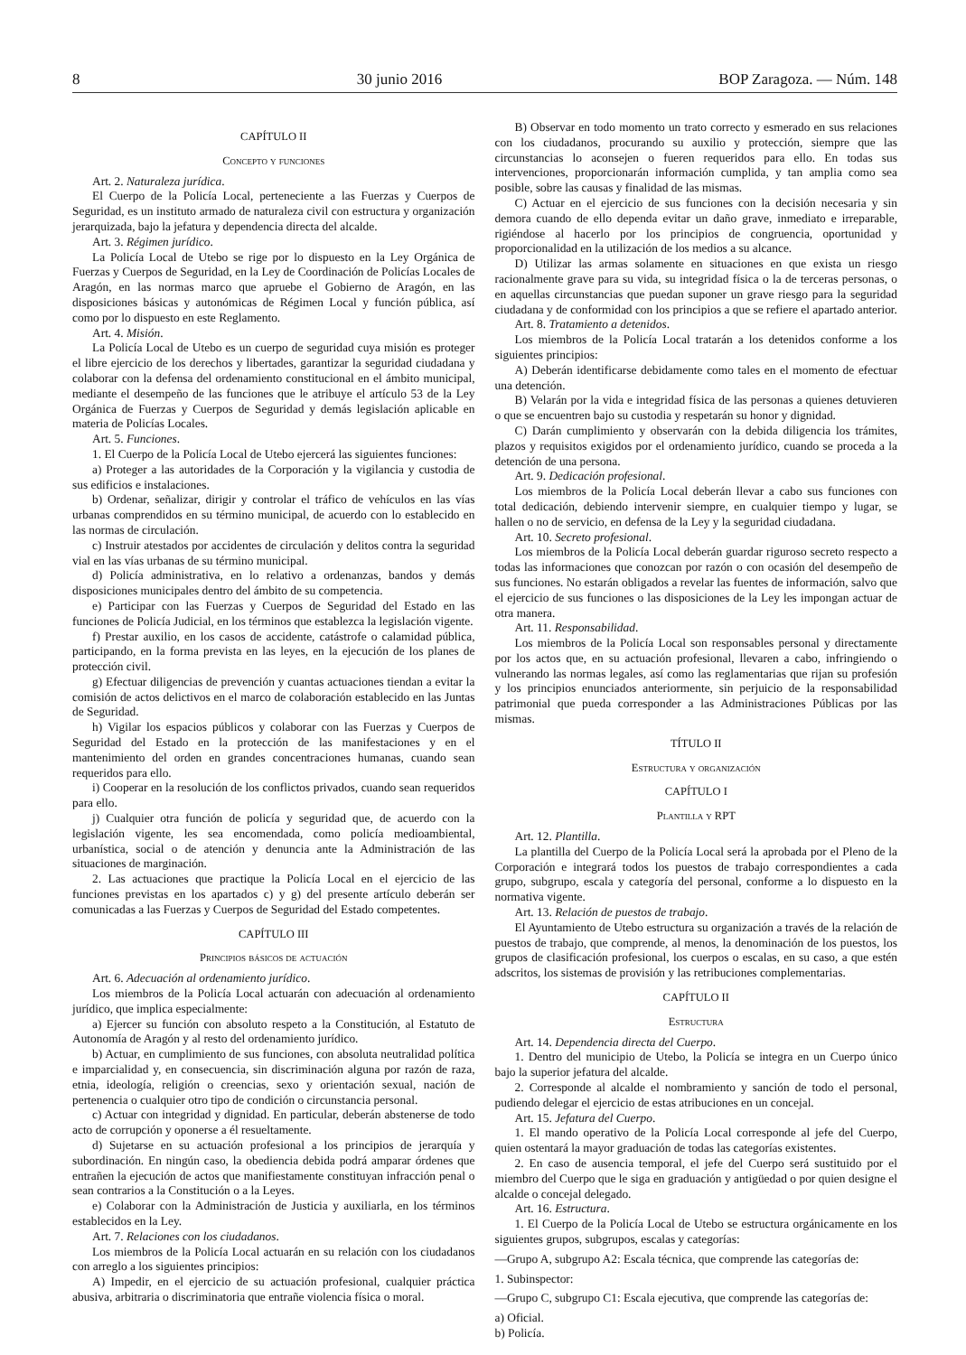8 30 junio 2016 BOP Zaragoza. — Núm. 148
CAPÍTULO II
Concepto y funciones
Art. 2. Naturaleza jurídica.
El Cuerpo de la Policía Local, perteneciente a las Fuerzas y Cuerpos de Seguridad, es un instituto armado de naturaleza civil con estructura y organización jerarquizada, bajo la jefatura y dependencia directa del alcalde.
Art. 3. Régimen jurídico.
La Policía Local de Utebo se rige por lo dispuesto en la Ley Orgánica de Fuerzas y Cuerpos de Seguridad, en la Ley de Coordinación de Policías Locales de Aragón, en las normas marco que apruebe el Gobierno de Aragón, en las disposiciones básicas y autonómicas de Régimen Local y función pública, así como por lo dispuesto en este Reglamento.
Art. 4. Misión.
La Policía Local de Utebo es un cuerpo de seguridad cuya misión es proteger el libre ejercicio de los derechos y libertades, garantizar la seguridad ciudadana y colaborar con la defensa del ordenamiento constitucional en el ámbito municipal, mediante el desempeño de las funciones que le atribuye el artículo 53 de la Ley Orgánica de Fuerzas y Cuerpos de Seguridad y demás legislación aplicable en materia de Policías Locales.
Art. 5. Funciones.
1. El Cuerpo de la Policía Local de Utebo ejercerá las siguientes funciones:
a) Proteger a las autoridades de la Corporación y la vigilancia y custodia de sus edificios e instalaciones.
b) Ordenar, señalizar, dirigir y controlar el tráfico de vehículos en las vías urbanas comprendidos en su término municipal, de acuerdo con lo establecido en las normas de circulación.
c) Instruir atestados por accidentes de circulación y delitos contra la seguridad vial en las vías urbanas de su término municipal.
d) Policía administrativa, en lo relativo a ordenanzas, bandos y demás disposiciones municipales dentro del ámbito de su competencia.
e) Participar con las Fuerzas y Cuerpos de Seguridad del Estado en las funciones de Policía Judicial, en los términos que establezca la legislación vigente.
f) Prestar auxilio, en los casos de accidente, catástrofe o calamidad pública, participando, en la forma prevista en las leyes, en la ejecución de los planes de protección civil.
g) Efectuar diligencias de prevención y cuantas actuaciones tiendan a evitar la comisión de actos delictivos en el marco de colaboración establecido en las Juntas de Seguridad.
h) Vigilar los espacios públicos y colaborar con las Fuerzas y Cuerpos de Seguridad del Estado en la protección de las manifestaciones y en el mantenimiento del orden en grandes concentraciones humanas, cuando sean requeridos para ello.
i) Cooperar en la resolución de los conflictos privados, cuando sean requeridos para ello.
j) Cualquier otra función de policía y seguridad que, de acuerdo con la legislación vigente, les sea encomendada, como policía medioambiental, urbanística, social o de atención y denuncia ante la Administración de las situaciones de marginación.
2. Las actuaciones que practique la Policía Local en el ejercicio de las funciones previstas en los apartados c) y g) del presente artículo deberán ser comunicadas a las Fuerzas y Cuerpos de Seguridad del Estado competentes.
CAPÍTULO III
Principios básicos de actuación
Art. 6. Adecuación al ordenamiento jurídico.
Los miembros de la Policía Local actuarán con adecuación al ordenamiento jurídico, que implica especialmente:
a) Ejercer su función con absoluto respeto a la Constitución, al Estatuto de Autonomía de Aragón y al resto del ordenamiento jurídico.
b) Actuar, en cumplimiento de sus funciones, con absoluta neutralidad política e imparcialidad y, en consecuencia, sin discriminación alguna por razón de raza, etnia, ideología, religión o creencias, sexo y orientación sexual, nación de pertenencia o cualquier otro tipo de condición o circunstancia personal.
c) Actuar con integridad y dignidad. En particular, deberán abstenerse de todo acto de corrupción y oponerse a él resueltamente.
d) Sujetarse en su actuación profesional a los principios de jerarquía y subordinación. En ningún caso, la obediencia debida podrá amparar órdenes que entrañen la ejecución de actos que manifiestamente constituyan infracción penal o sean contrarios a la Constitución o a la Leyes.
e) Colaborar con la Administración de Justicia y auxiliarla, en los términos establecidos en la Ley.
Art. 7. Relaciones con los ciudadanos.
Los miembros de la Policía Local actuarán en su relación con los ciudadanos con arreglo a los siguientes principios:
A) Impedir, en el ejercicio de su actuación profesional, cualquier práctica abusiva, arbitraria o discriminatoria que entrañe violencia física o moral.
B) Observar en todo momento un trato correcto y esmerado en sus relaciones con los ciudadanos, procurando su auxilio y protección, siempre que las circunstancias lo aconsejen o fueren requeridos para ello. En todas sus intervenciones, proporcionarán información cumplida, y tan amplia como sea posible, sobre las causas y finalidad de las mismas.
C) Actuar en el ejercicio de sus funciones con la decisión necesaria y sin demora cuando de ello dependa evitar un daño grave, inmediato e irreparable, rigiéndose al hacerlo por los principios de congruencia, oportunidad y proporcionalidad en la utilización de los medios a su alcance.
D) Utilizar las armas solamente en situaciones en que exista un riesgo racionalmente grave para su vida, su integridad física o la de terceras personas, o en aquellas circunstancias que puedan suponer un grave riesgo para la seguridad ciudadana y de conformidad con los principios a que se refiere el apartado anterior.
Art. 8. Tratamiento a detenidos.
Los miembros de la Policía Local tratarán a los detenidos conforme a los siguientes principios:
A) Deberán identificarse debidamente como tales en el momento de efectuar una detención.
B) Velarán por la vida e integridad física de las personas a quienes detuvieren o que se encuentren bajo su custodia y respetarán su honor y dignidad.
C) Darán cumplimiento y observarán con la debida diligencia los trámites, plazos y requisitos exigidos por el ordenamiento jurídico, cuando se proceda a la detención de una persona.
Art. 9. Dedicación profesional.
Los miembros de la Policía Local deberán llevar a cabo sus funciones con total dedicación, debiendo intervenir siempre, en cualquier tiempo y lugar, se hallen o no de servicio, en defensa de la Ley y la seguridad ciudadana.
Art. 10. Secreto profesional.
Los miembros de la Policía Local deberán guardar riguroso secreto respecto a todas las informaciones que conozcan por razón o con ocasión del desempeño de sus funciones. No estarán obligados a revelar las fuentes de información, salvo que el ejercicio de sus funciones o las disposiciones de la Ley les impongan actuar de otra manera.
Art. 11. Responsabilidad.
Los miembros de la Policía Local son responsables personal y directamente por los actos que, en su actuación profesional, llevaren a cabo, infringiendo o vulnerando las normas legales, así como las reglamentarias que rijan su profesión y los principios enunciados anteriormente, sin perjuicio de la responsabilidad patrimonial que pueda corresponder a las Administraciones Públicas por las mismas.
TÍTULO II
Estructura y organización
CAPÍTULO I
Plantilla y RPT
Art. 12. Plantilla.
La plantilla del Cuerpo de la Policía Local será la aprobada por el Pleno de la Corporación e integrará todos los puestos de trabajo correspondientes a cada grupo, subgrupo, escala y categoría del personal, conforme a lo dispuesto en la normativa vigente.
Art. 13. Relación de puestos de trabajo.
El Ayuntamiento de Utebo estructura su organización a través de la relación de puestos de trabajo, que comprende, al menos, la denominación de los puestos, los grupos de clasificación profesional, los cuerpos o escalas, en su caso, a que estén adscritos, los sistemas de provisión y las retribuciones complementarias.
CAPÍTULO II
Estructura
Art. 14. Dependencia directa del Cuerpo.
1. Dentro del municipio de Utebo, la Policía se integra en un Cuerpo único bajo la superior jefatura del alcalde.
2. Corresponde al alcalde el nombramiento y sanción de todo el personal, pudiendo delegar el ejercicio de estas atribuciones en un concejal.
Art. 15. Jefatura del Cuerpo.
1. El mando operativo de la Policía Local corresponde al jefe del Cuerpo, quien ostentará la mayor graduación de todas las categorías existentes.
2. En caso de ausencia temporal, el jefe del Cuerpo será sustituido por el miembro del Cuerpo que le siga en graduación y antigüedad o por quien designe el alcalde o concejal delegado.
Art. 16. Estructura.
1. El Cuerpo de la Policía Local de Utebo se estructura orgánicamente en los siguientes grupos, subgrupos, escalas y categorías:
—Grupo A, subgrupo A2: Escala técnica, que comprende las categorías de:
1. Subinspector:
—Grupo C, subgrupo C1: Escala ejecutiva, que comprende las categorías de:
a) Oficial.
b) Policía.